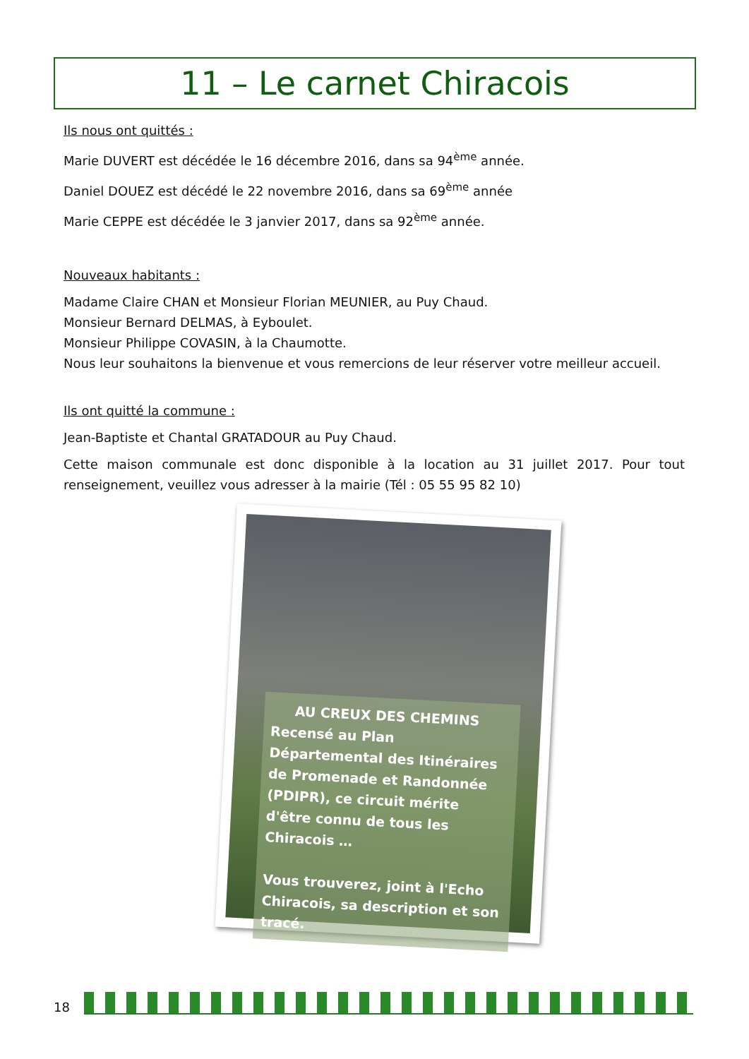11 – Le carnet Chiracois
Ils nous ont quittés :
Marie DUVERT est décédée le 16 décembre 2016, dans sa 94<sup>ème</sup> année.
Daniel DOUEZ est décédé le 22 novembre 2016, dans sa 69<sup>ème</sup> année
Marie CEPPE est décédée le 3 janvier 2017, dans sa 92<sup>ème</sup> année.
Nouveaux habitants :
Madame Claire CHAN et Monsieur Florian MEUNIER, au Puy Chaud.
Monsieur Bernard DELMAS, à Eyboulet.
Monsieur Philippe COVASIN, à la Chaumotte.
Nous leur souhaitons la bienvenue et vous remercions de leur réserver votre meilleur accueil.
Ils ont quitté la commune :
Jean-Baptiste et Chantal GRATADOUR au Puy Chaud.
Cette maison communale est donc disponible à la location au 31 juillet 2017. Pour tout renseignement, veuillez vous adresser à la mairie (Tél : 05 55 95 82 10)
AU CREUX DES CHEMINS
Recensé au Plan Départemental des Itinéraires de Promenade et Randonnée (PDIPR), ce circuit mérite d'être connu de tous les Chiracois …
Vous trouverez, joint à l'Echo Chiracois, sa description et son tracé.
18